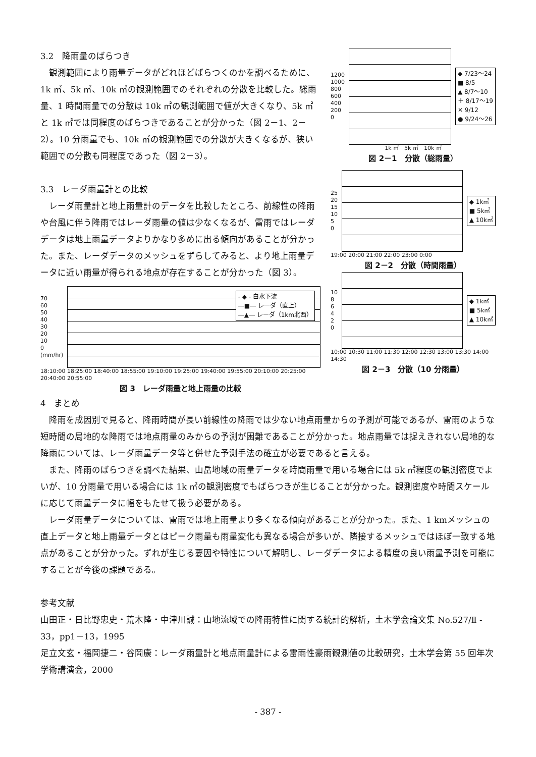3.2　降雨量のばらつき
観測範囲により雨量データがどれほどばらつくのかを調べるために、1k ㎡、5k ㎡、10k ㎡の観測範囲でのそれぞれの分散を比較した。総雨量、1 時間雨量での分散は 10k ㎡の観測範囲で値が大きくなり、5k ㎡と 1k ㎡では同程度のばらつきであることが分かった（図 2－1、2－2）。10 分雨量でも、10k ㎡の観測範囲での分散が大きくなるが、狭い範囲での分散も同程度であった（図 2－3）。
3.3　レーダ雨量計との比較
レーダ雨量計と地上雨量計のデータを比較したところ、前線性の降雨や台風に伴う降雨ではレーダ雨量の値は少なくなるが、雷雨ではレーダデータは地上雨量データよりかなり多めに出る傾向があることが分かった。また、レーダデータのメッシュをずらしてみると、より地上雨量データに近い雨量が得られる地点が存在することが分かった（図 3）。
70
60
50
40
30
20
10
0
(mm/hr)
- ◆ - 白水下流
―■― レーダ（直上）
―▲― レーダ（1km北西）
18:10:00 18:25:00 18:40:00 18:55:00 19:10:00 19:25:00 19:40:00 19:55:00 20:10:00 20:25:00 20:40:00 20:55:00
図 3　レーダ雨量と地上雨量の比較
1200
1000
800
600
400
200
0
◆ 7/23～24
■ 8/5
▲ 8/7～10
＋ 8/17～19
✕ 9/12
● 9/24～26
1k ㎡　5k ㎡　10k ㎡
図 2－1　分散（総雨量）
25
20
15
10
5
0
◆ 1k㎡
■ 5k㎡
▲ 10k㎡
19:00 20:00 21:00 22:00 23:00 0:00
図 2－2　分散（時間雨量）
10
8
6
4
2
0
◆ 1k㎡
■ 5k㎡
▲ 10k㎡
10:00 10:30 11:00 11:30 12:00 12:30 13:00 13:30 14:00 14:30
図 2－3　分散（10 分雨量）
4　まとめ
降雨を成因別で見ると、降雨時間が長い前線性の降雨では少ない地点雨量からの予測が可能であるが、雷雨のような短時間の局地的な降雨では地点雨量のみからの予測が困難であることが分かった。地点雨量では捉えきれない局地的な降雨については、レーダ雨量データ等と併せた予測手法の確立が必要であると言える。
また、降雨のばらつきを調べた結果、山岳地域の雨量データを時間雨量で用いる場合には 5k ㎡程度の観測密度でよいが、10 分雨量で用いる場合には 1k ㎡の観測密度でもばらつきが生じることが分かった。観測密度や時間スケールに応じて雨量データに幅をもたせて扱う必要がある。
レーダ雨量データについては、雷雨では地上雨量より多くなる傾向があることが分かった。また、1 kmメッシュの直上データと地上雨量データとはピーク雨量も雨量変化も異なる場合が多いが、隣接するメッシュではほぼ一致する地点があることが分かった。ずれが生じる要因や特性について解明し、レーダデータによる精度の良い雨量予測を可能にすることが今後の課題である。
参考文献
山田正・日比野忠史・荒木隆・中津川誠：山地流域での降雨特性に関する統計的解析，土木学会論文集 No.527/Ⅱ - 33，pp1－13，1995
足立文玄・福岡捷二・谷岡康：レーダ雨量計と地点雨量計による雷雨性豪雨観測値の比較研究，土木学会第 55 回年次学術講演会，2000
- 387 -